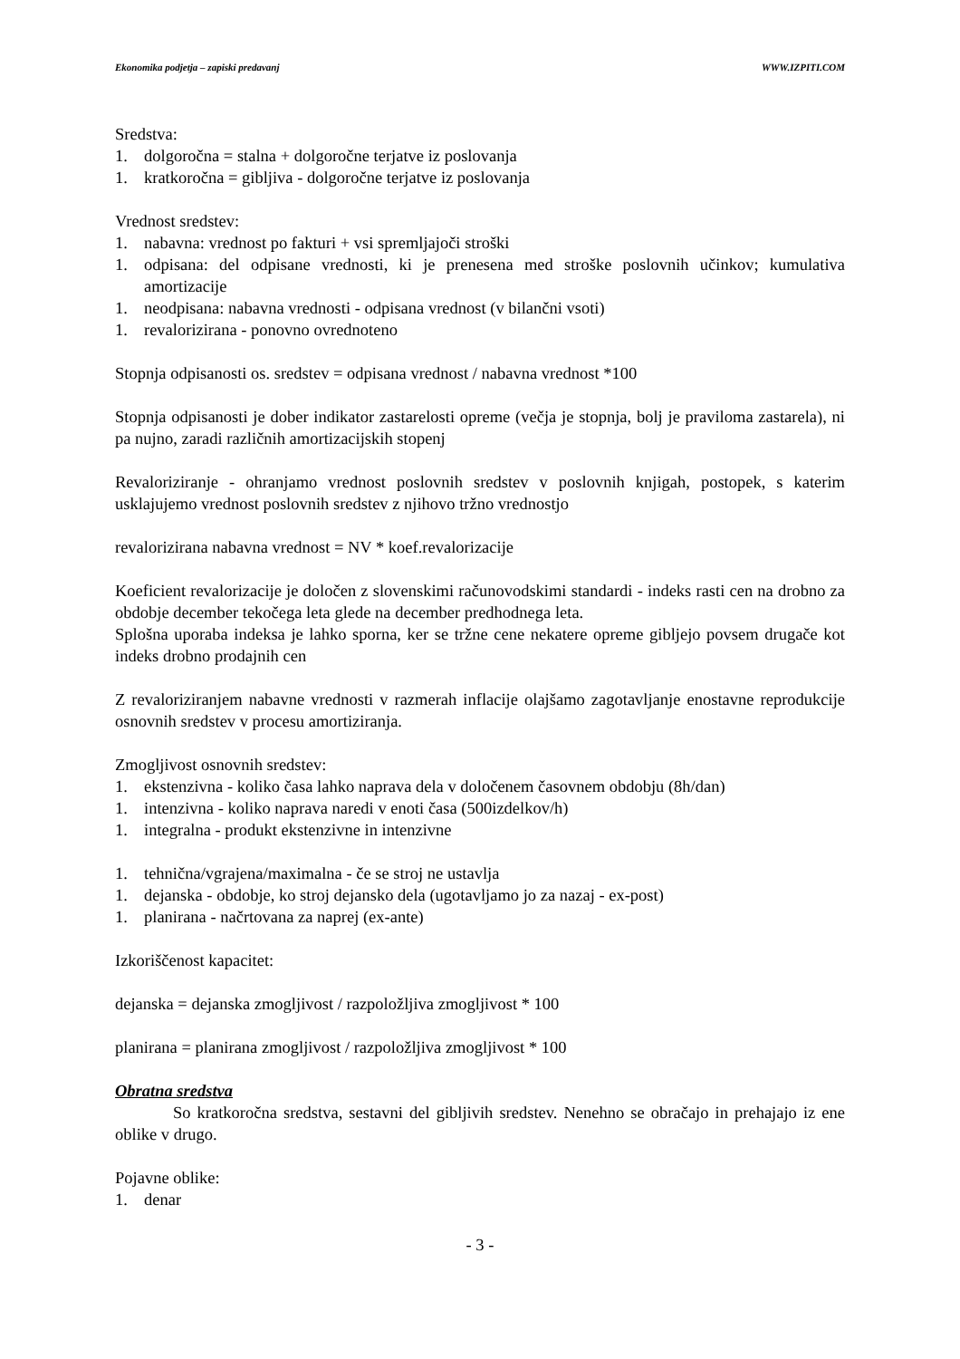Ekonomika podjetja – zapiski predavanj WWW.IZPITI.COM
Sredstva:
1. dolgoročna = stalna + dolgoročne terjatve iz poslovanja
1. kratkoročna = gibljiva - dolgoročne terjatve iz poslovanja
Vrednost sredstev:
1. nabavna: vrednost po fakturi + vsi spremljajoči stroški
1. odpisana: del odpisane vrednosti, ki je prenesena med stroške poslovnih učinkov; kumulativa amortizacije
1. neodpisana: nabavna vrednosti - odpisana vrednost (v bilančni vsoti)
1. revalorizirana - ponovno ovrednoteno
Stopnja odpisanosti os. sredstev = odpisana vrednost / nabavna vrednost *100
Stopnja odpisanosti je dober indikator zastarelosti opreme (večja je stopnja, bolj je praviloma zastarela), ni pa nujno, zaradi različnih amortizacijskih stopenj
Revaloriziranje - ohranjamo vrednost poslovnih sredstev v poslovnih knjigah, postopek, s katerim usklajujemo vrednost poslovnih sredstev z njihovo tržno vrednostjo
revalorizirana nabavna vrednost = NV * koef.revalorizacije
Koeficient revalorizacije je določen z slovenskimi računovodskimi standardi - indeks rasti cen na drobno za obdobje december tekočega leta glede na december predhodnega leta.
Splošna uporaba indeksa je lahko sporna, ker se tržne cene nekatere opreme gibljejo povsem drugače kot indeks drobno prodajnih cen
Z revaloriziranjem nabavne vrednosti v razmerah inflacije olajšamo zagotavljanje enostavne reprodukcije osnovnih sredstev v procesu amortiziranja.
Zmogljivost osnovnih sredstev:
1. ekstenzivna - koliko časa lahko naprava dela v določenem časovnem obdobju (8h/dan)
1. intenzivna - koliko naprava naredi v enoti časa (500izdelkov/h)
1. integralna - produkt ekstenzivne in intenzivne
1. tehnična/vgrajena/maximalna - če se stroj ne ustavlja
1. dejanska - obdobje, ko stroj dejansko dela (ugotavljamo jo za nazaj - ex-post)
1. planirana - načrtovana za naprej (ex-ante)
Izkoriščenost kapacitet:
dejanska = dejanska zmogljivost / razpoložljiva zmogljivost * 100
planirana = planirana zmogljivost / razpoložljiva zmogljivost * 100
Obratna sredstva
So kratkoročna sredstva, sestavni del gibljivih sredstev. Nenehno se obračajo in prehajajo iz ene oblike v drugo.
Pojavne oblike:
1. denar
- 3 -